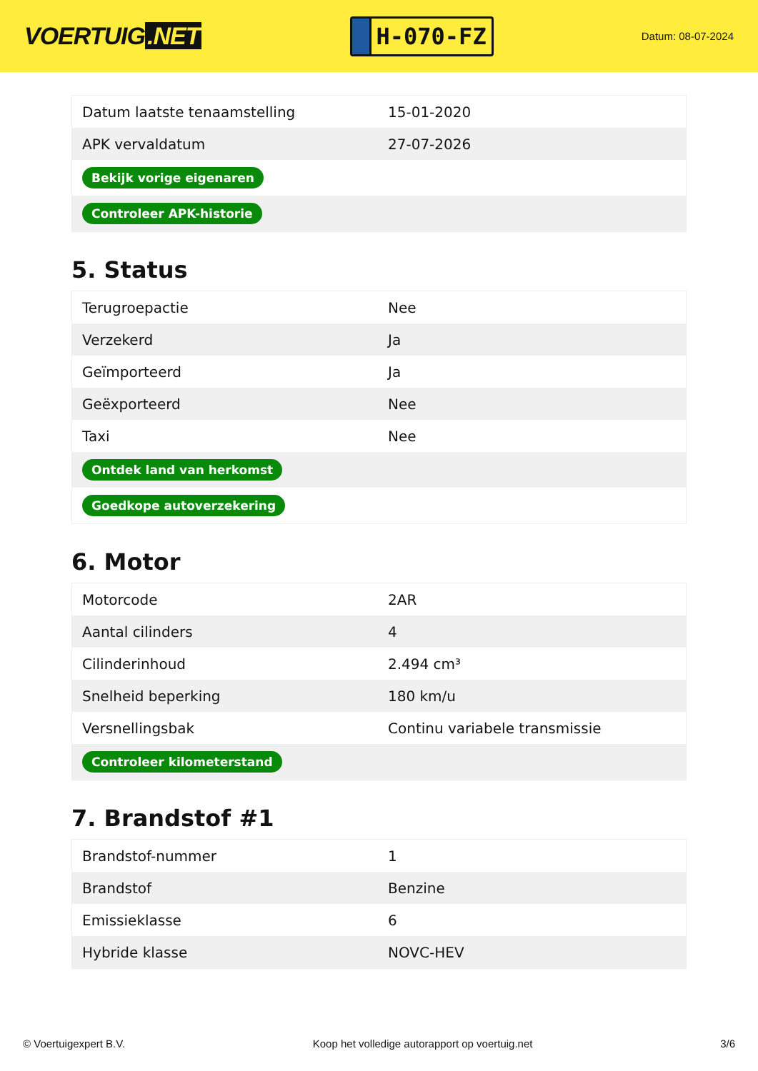VOERTUIG.NET
H-070-FZ
Datum: 08-07-2024
| Datum laatste tenaamstelling | 15-01-2020 |
| APK vervaldatum | 27-07-2026 |
| Bekijk vorige eigenaren | |
| Controleer APK-historie | |
5. Status
| Terugroepactie | Nee |
| Verzekerd | Ja |
| Geïmporteerd | Ja |
| Geëxporteerd | Nee |
| Taxi | Nee |
| Ontdek land van herkomst | |
| Goedkope autoverzekering | |
6. Motor
| Motorcode | 2AR |
| Aantal cilinders | 4 |
| Cilinderinhoud | 2.494 cm³ |
| Snelheid beperking | 180 km/u |
| Versnellingsbak | Continu variabele transmissie |
| Controleer kilometerstand | |
7. Brandstof #1
| Brandstof-nummer | 1 |
| Brandstof | Benzine |
| Emissieklasse | 6 |
| Hybride klasse | NOVC-HEV |
© Voertuigexpert B.V. Koop het volledige autorapport op voertuig.net 3/6